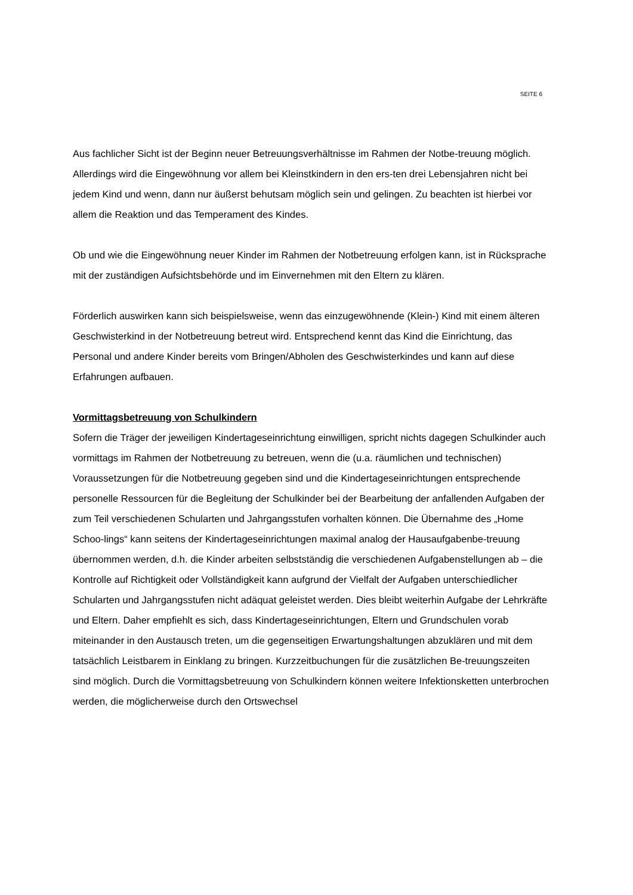SEITE 6
Aus fachlicher Sicht ist der Beginn neuer Betreuungsverhältnisse im Rahmen der Notbe-treuung möglich. Allerdings wird die Eingewöhnung vor allem bei Kleinstkindern in den ers-ten drei Lebensjahren nicht bei jedem Kind und wenn, dann nur äußerst behutsam möglich sein und gelingen. Zu beachten ist hierbei vor allem die Reaktion und das Temperament des Kindes.
Ob und wie die Eingewöhnung neuer Kinder im Rahmen der Notbetreuung erfolgen kann, ist in Rücksprache mit der zuständigen Aufsichtsbehörde und im Einvernehmen mit den Eltern zu klären.
Förderlich auswirken kann sich beispielsweise, wenn das einzugewöhnende (Klein-) Kind mit einem älteren Geschwisterkind in der Notbetreuung betreut wird. Entsprechend kennt das Kind die Einrichtung, das Personal und andere Kinder bereits vom Bringen/Abholen des Geschwisterkindes und kann auf diese Erfahrungen aufbauen.
Vormittagsbetreuung von Schulkindern
Sofern die Träger der jeweiligen Kindertageseinrichtung einwilligen, spricht nichts dagegen Schulkinder auch vormittags im Rahmen der Notbetreuung zu betreuen, wenn die (u.a. räumlichen und technischen) Voraussetzungen für die Notbetreuung gegeben sind und die Kindertageseinrichtungen entsprechende personelle Ressourcen für die Begleitung der Schulkinder bei der Bearbeitung der anfallenden Aufgaben der zum Teil verschiedenen Schularten und Jahrgangsstufen vorhalten können. Die Übernahme des „Home Schoo-lings“ kann seitens der Kindertageseinrichtungen maximal analog der Hausaufgabenbe-treuung übernommen werden, d.h. die Kinder arbeiten selbstständig die verschiedenen Aufgabenstellungen ab – die Kontrolle auf Richtigkeit oder Vollständigkeit kann aufgrund der Vielfalt der Aufgaben unterschiedlicher Schularten und Jahrgangsstufen nicht adäquat geleistet werden. Dies bleibt weiterhin Aufgabe der Lehrkräfte und Eltern. Daher empfiehlt es sich, dass Kindertageseinrichtungen, Eltern und Grundschulen vorab miteinander in den Austausch treten, um die gegenseitigen Erwartungshaltungen abzuklären und mit dem tatsächlich Leistbarem in Einklang zu bringen. Kurzzeitbuchungen für die zusätzlichen Be-treuungszeiten sind möglich. Durch die Vormittagsbetreuung von Schulkindern können weitere Infektionsketten unterbrochen werden, die möglicherweise durch den Ortswechsel